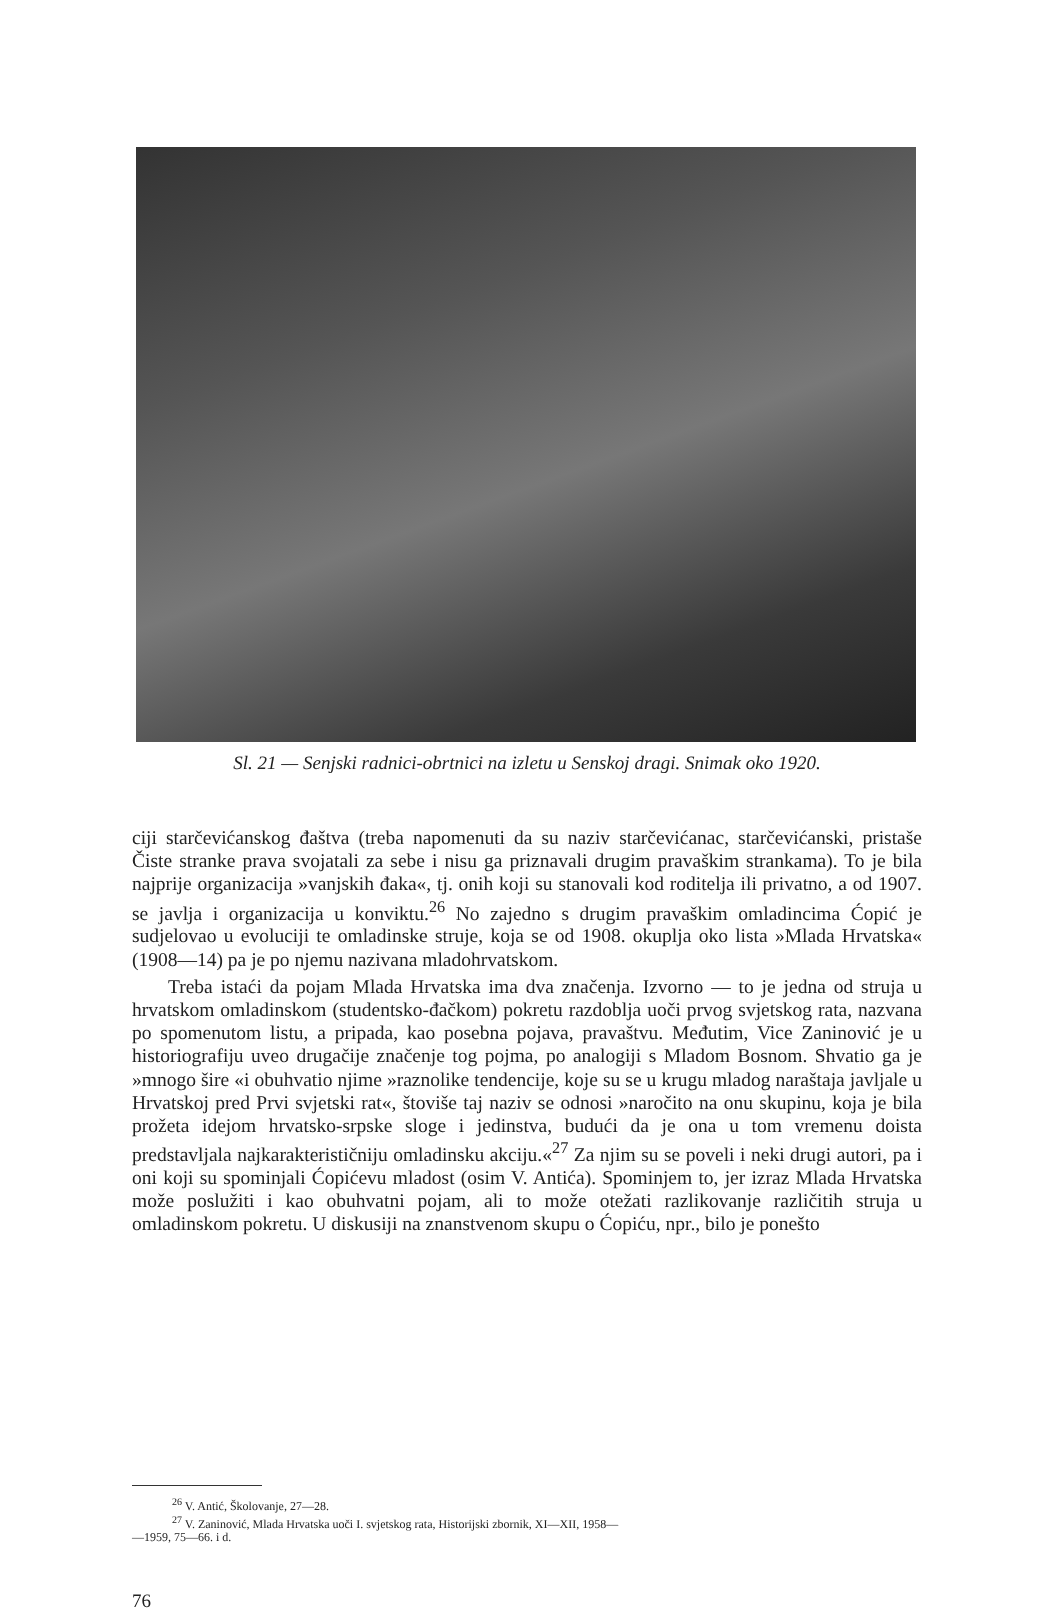Sl. 21 — Senjski radnici-obrtnici na izletu u Senskoj dragi. Snimak oko 1920.
ciji starčevićanskog đaštva (treba napomenuti da su naziv starčevićanac, starčevićanski, pristaše Čiste stranke prava svojatali za sebe i nisu ga priznavali drugim pravaškim strankama). To je bila najprije organizacija »vanjskih đaka«, tj. onih koji su stanovali kod roditelja ili privatno, a od 1907. se javlja i organizacija u konviktu.<sup>26</sup> No zajedno s drugim pravaškim omladincima Ćopić je sudjelovao u evoluciji te omladinske struje, koja se od 1908. okuplja oko lista »Mlada Hrvatska« (1908—14) pa je po njemu nazivana mladohrvatskom.
Treba istaći da pojam Mlada Hrvatska ima dva značenja. Izvorno — to je jedna od struja u hrvatskom omladinskom (studentsko-đačkom) pokretu razdoblja uoči prvog svjetskog rata, nazvana po spomenutom listu, a pripada, kao posebna pojava, pravaštvu. Međutim, Vice Zaninović je u historiografiju uveo drugačije značenje tog pojma, po analogiji s Mladom Bosnom. Shvatio ga je »mnogo šire «i obuhvatio njime »raznolike tendencije, koje su se u krugu mladog naraštaja javljale u Hrvatskoj pred Prvi svjetski rat«, štoviše taj naziv se odnosi »naročito na onu skupinu, koja je bila prožeta idejom hrvatsko-srpske sloge i jedinstva, budući da je ona u tom vremenu doista predstavljala najkarakterističniju omladinsku akciju.«<sup>27</sup> Za njim su se poveli i neki drugi autori, pa i oni koji su spominjali Ćopićevu mladost (osim V. Antića). Spominjem to, jer izraz Mlada Hrvatska može poslužiti i kao obuhvatni pojam, ali to može otežati razlikovanje različitih struja u omladinskom pokretu. U diskusiji na znanstvenom skupu o Ćopiću, npr., bilo je ponešto
<sup>26</sup> V. Antić, Školovanje, 27—28.
<sup>27</sup> V. Zaninović, Mlada Hrvatska uoči I. svjetskog rata, Historijski zbornik, XI—XII, 1958—
—1959, 75—66. i d.
76